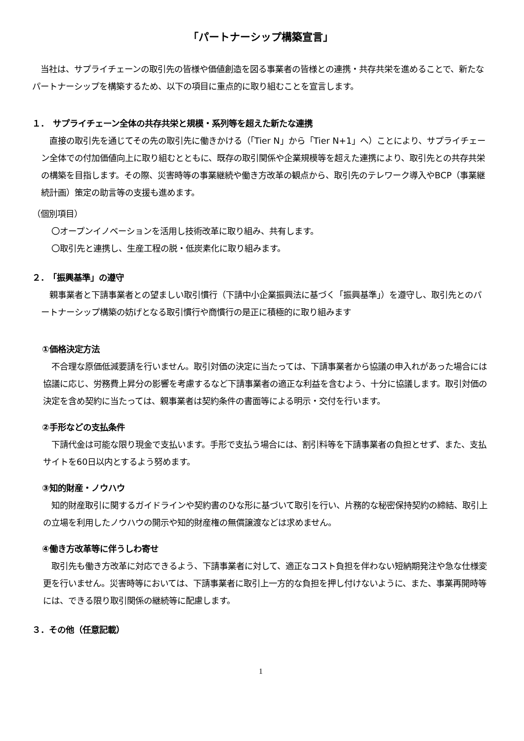「パートナーシップ構築宣言」
　当社は、サプライチェーンの取引先の皆様や価値創造を図る事業者の皆様との連携・共存共栄を進めることで、新たなパートナーシップを構築するため、以下の項目に重点的に取り組むことを宣言します。
１．　サプライチェーン全体の共存共栄と規模・系列等を超えた新たな連携
　直接の取引先を通じてその先の取引先に働きかける（「Tier N」から「Tier N+1」へ）ことにより、サプライチェーン全体での付加価値向上に取り組むとともに、既存の取引関係や企業規模等を超えた連携により、取引先との共存共栄の構築を目指します。その際、災害時等の事業継続や働き方改革の観点から、取引先のテレワーク導入やBCP（事業継続計画）策定の助言等の支援も進めます。
（個別項目）
　〇オープンイノベーションを活用し技術改革に取り組み、共有します。
　〇取引先と連携し、生産工程の脱・低炭素化に取り組みます。
２．　「振興基準」の遵守
　親事業者と下請事業者との望ましい取引慣行（下請中小企業振興法に基づく「振興基準」）を遵守し、取引先とのパートナーシップ構築の妨げとなる取引慣行や商慣行の是正に積極的に取り組みます
①価格決定方法
　不合理な原価低減要請を行いません。取引対価の決定に当たっては、下請事業者から協議の申入れがあった場合には協議に応じ、労務費上昇分の影響を考慮するなど下請事業者の適正な利益を含むよう、十分に協議します。取引対価の決定を含め契約に当たっては、親事業者は契約条件の書面等による明示・交付を行います。
②手形などの支払条件
　下請代金は可能な限り現金で支払います。手形で支払う場合には、割引料等を下請事業者の負担とせず、また、支払サイトを60日以内とするよう努めます。
③知的財産・ノウハウ
　知的財産取引に関するガイドラインや契約書のひな形に基づいて取引を行い、片務的な秘密保持契約の締結、取引上の立場を利用したノウハウの開示や知的財産権の無償譲渡などは求めません。
④働き方改革等に伴うしわ寄せ
　取引先も働き方改革に対応できるよう、下請事業者に対して、適正なコスト負担を伴わない短納期発注や急な仕様変更を行いません。災害時等においては、下請事業者に取引上一方的な負担を押し付けないように、また、事業再開時等には、できる限り取引関係の継続等に配慮します。
３．その他（任意記載）
1